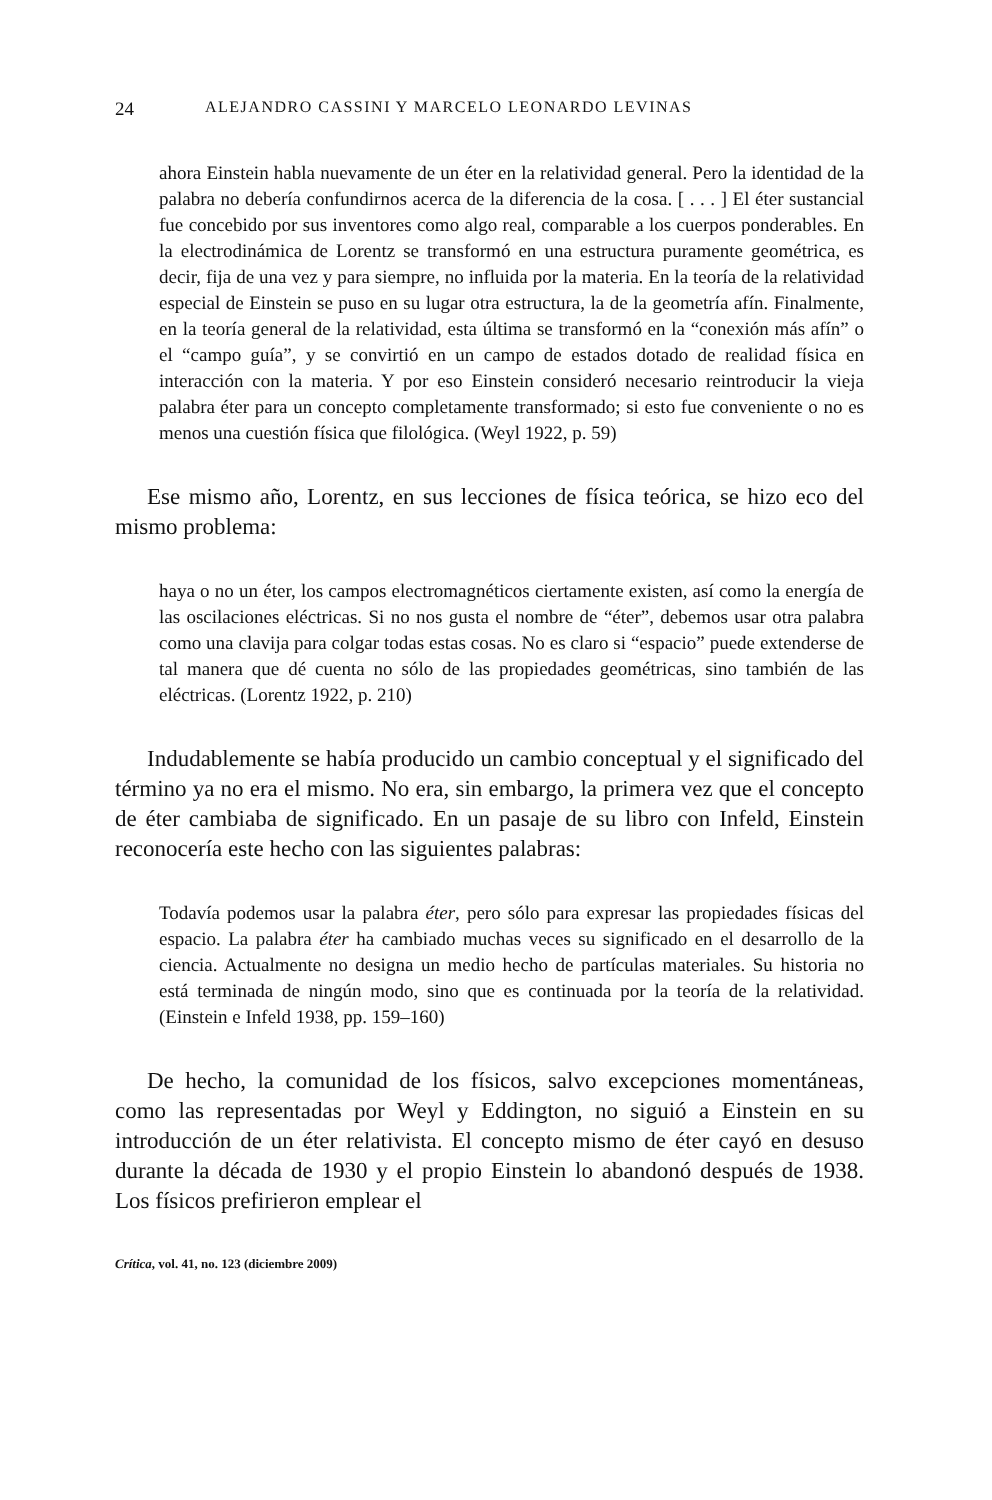24 ALEJANDRO CASSINI Y MARCELO LEONARDO LEVINAS
ahora Einstein habla nuevamente de un éter en la relatividad general. Pero la identidad de la palabra no debería confundirnos acerca de la diferencia de la cosa. [ . . . ] El éter sustancial fue concebido por sus inventores como algo real, comparable a los cuerpos ponderables. En la electrodinámica de Lorentz se transformó en una estructura puramente geométrica, es decir, fija de una vez y para siempre, no influida por la materia. En la teoría de la relatividad especial de Einstein se puso en su lugar otra estructura, la de la geometría afín. Finalmente, en la teoría general de la relatividad, esta última se transformó en la “conexión más afín” o el “campo guía”, y se convirtió en un campo de estados dotado de realidad física en interacción con la materia. Y por eso Einstein consideró necesario reintroducir la vieja palabra éter para un concepto completamente transformado; si esto fue conveniente o no es menos una cuestión física que filológica. (Weyl 1922, p. 59)
Ese mismo año, Lorentz, en sus lecciones de física teórica, se hizo eco del mismo problema:
haya o no un éter, los campos electromagnéticos ciertamente existen, así como la energía de las oscilaciones eléctricas. Si no nos gusta el nombre de “éter”, debemos usar otra palabra como una clavija para colgar todas estas cosas. No es claro si “espacio” puede extenderse de tal manera que dé cuenta no sólo de las propiedades geométricas, sino también de las eléctricas. (Lorentz 1922, p. 210)
Indudablemente se había producido un cambio conceptual y el significado del término ya no era el mismo. No era, sin embargo, la primera vez que el concepto de éter cambiaba de significado. En un pasaje de su libro con Infeld, Einstein reconocería este hecho con las siguientes palabras:
Todavía podemos usar la palabra éter, pero sólo para expresar las propiedades físicas del espacio. La palabra éter ha cambiado muchas veces su significado en el desarrollo de la ciencia. Actualmente no designa un medio hecho de partículas materiales. Su historia no está terminada de ningún modo, sino que es continuada por la teoría de la relatividad. (Einstein e Infeld 1938, pp. 159–160)
De hecho, la comunidad de los físicos, salvo excepciones momentáneas, como las representadas por Weyl y Eddington, no siguió a Einstein en su introducción de un éter relativista. El concepto mismo de éter cayó en desuso durante la década de 1930 y el propio Einstein lo abandonó después de 1938. Los físicos prefirieron emplear el
Crítica, vol. 41, no. 123 (diciembre 2009)